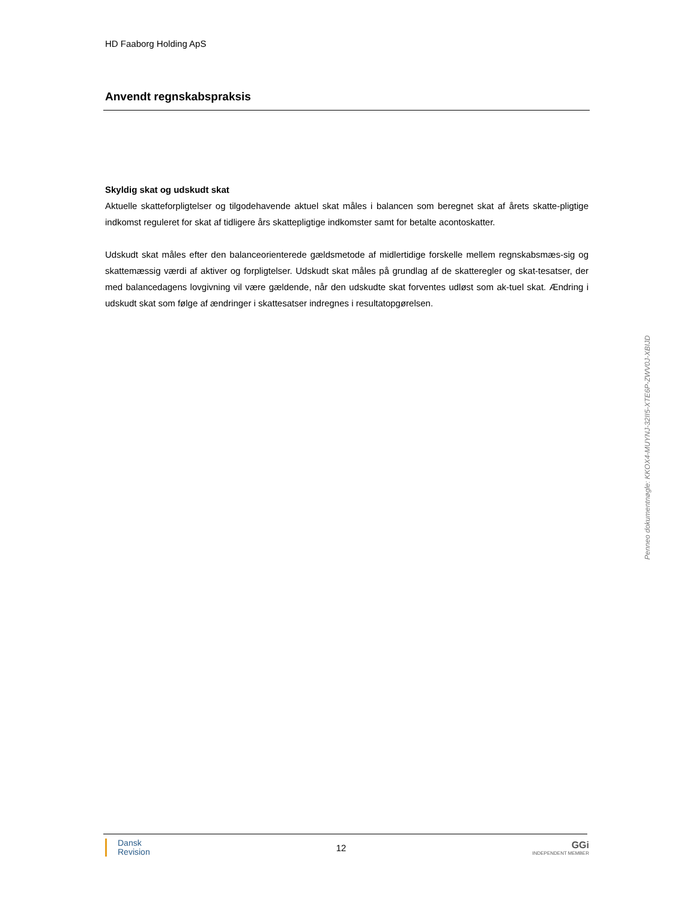HD Faaborg Holding ApS
Anvendt regnskabspraksis
Skyldig skat og udskudt skat
Aktuelle skatteforpligtelser og tilgodehavende aktuel skat måles i balancen som beregnet skat af årets skatte-pligtige indkomst reguleret for skat af tidligere års skattepligtige indkomster samt for betalte acontoskatter.
Udskudt skat måles efter den balanceorienterede gældsmetode af midlertidige forskelle mellem regnskabsmæs-sig og skattemæssig værdi af aktiver og forpligtelser. Udskudt skat måles på grundlag af de skatteregler og skat-tesatser, der med balancedagens lovgivning vil være gældende, når den udskudte skat forventes udløst som ak-tuel skat. Ændring i udskudt skat som følge af ændringer i skattesatser indregnes i resultatopgørelsen.
Penneo dokumentnøgle: KKOX4-MUYNJ-32II5-XTE6P-ZWV0J-XBIJD
Dansk
Revision
12
GGi
INDEPENDENT MEMBER